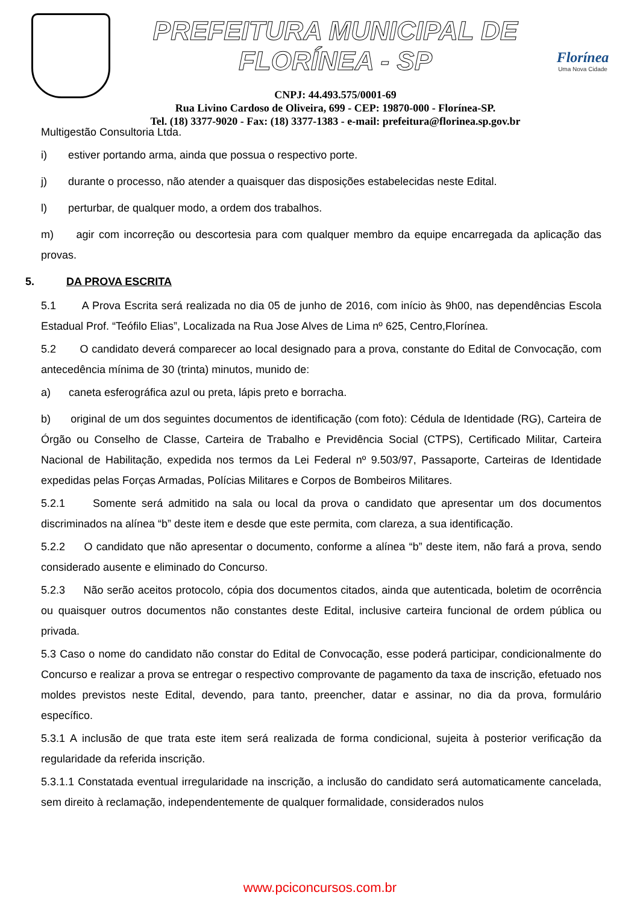PREFEITURA MUNICIPAL DE FLORÍNEA - SP
CNPJ: 44.493.575/0001-69
Rua Livino Cardoso de Oliveira, 699 - CEP: 19870-000 - Florínea-SP.
Tel. (18) 3377-9020 - Fax: (18) 3377-1383 - e-mail: prefeitura@florinea.sp.gov.br
Florínea
Uma Nova Cidade
Multigestão Consultoria Ltda.
i) estiver portando arma, ainda que possua o respectivo porte.
j) durante o processo, não atender a quaisquer das disposições estabelecidas neste Edital.
l) perturbar, de qualquer modo, a ordem dos trabalhos.
m) agir com incorreção ou descortesia para com qualquer membro da equipe encarregada da aplicação das provas.
5. DA PROVA ESCRITA
5.1 A Prova Escrita será realizada no dia 05 de junho de 2016, com início às 9h00, nas dependências Escola Estadual Prof. “Teófilo Elias”, Localizada na Rua Jose Alves de Lima nº 625, Centro,Florínea.
5.2 O candidato deverá comparecer ao local designado para a prova, constante do Edital de Convocação, com antecedência mínima de 30 (trinta) minutos, munido de:
a) caneta esferográfica azul ou preta, lápis preto e borracha.
b) original de um dos seguintes documentos de identificação (com foto): Cédula de Identidade (RG), Carteira de Órgão ou Conselho de Classe, Carteira de Trabalho e Previdência Social (CTPS), Certificado Militar, Carteira Nacional de Habilitação, expedida nos termos da Lei Federal nº 9.503/97, Passaporte, Carteiras de Identidade expedidas pelas Forças Armadas, Polícias Militares e Corpos de Bombeiros Militares.
5.2.1 Somente será admitido na sala ou local da prova o candidato que apresentar um dos documentos discriminados na alínea “b” deste item e desde que este permita, com clareza, a sua identificação.
5.2.2 O candidato que não apresentar o documento, conforme a alínea “b” deste item, não fará a prova, sendo considerado ausente e eliminado do Concurso.
5.2.3 Não serão aceitos protocolo, cópia dos documentos citados, ainda que autenticada, boletim de ocorrência ou quaisquer outros documentos não constantes deste Edital, inclusive carteira funcional de ordem pública ou privada.
5.3 Caso o nome do candidato não constar do Edital de Convocação, esse poderá participar, condicionalmente do Concurso e realizar a prova se entregar o respectivo comprovante de pagamento da taxa de inscrição, efetuado nos moldes previstos neste Edital, devendo, para tanto, preencher, datar e assinar, no dia da prova, formulário específico.
5.3.1 A inclusão de que trata este item será realizada de forma condicional, sujeita à posterior verificação da regularidade da referida inscrição.
5.3.1.1 Constatada eventual irregularidade na inscrição, a inclusão do candidato será automaticamente cancelada, sem direito à reclamação, independentemente de qualquer formalidade, considerados nulos
www.pciconcursos.com.br